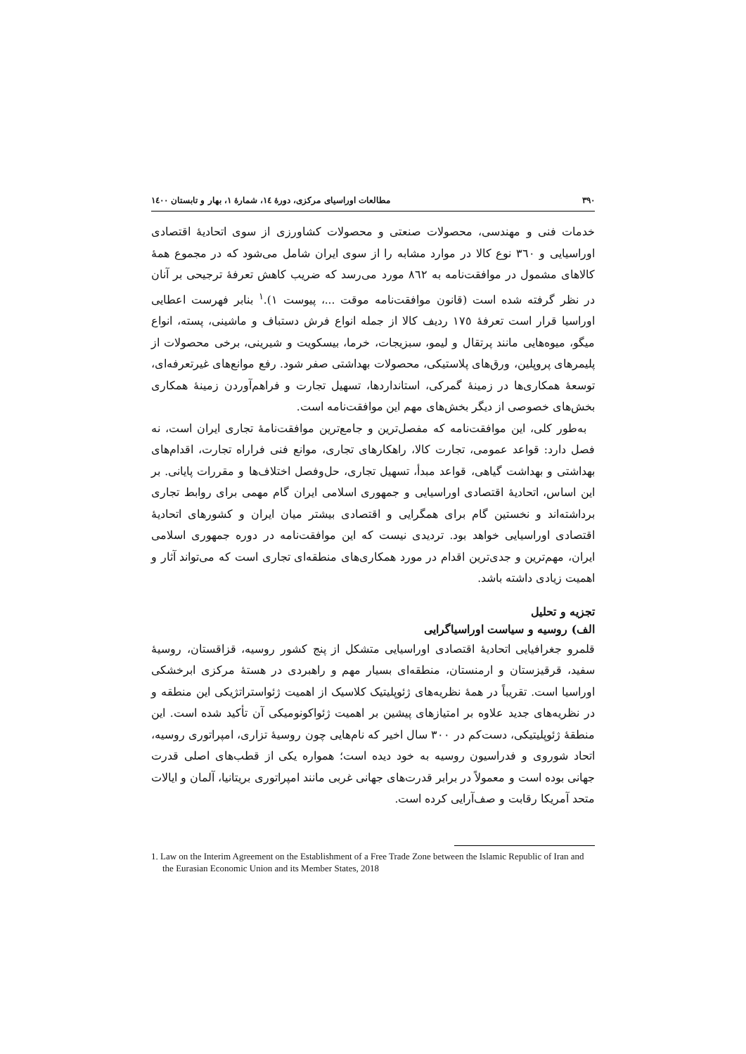٣٩٠ مطالعات اوراسیای مرکزی، دورهٔ ١٤، شمارهٔ ١، بهار و تابستان ١٤٠٠
خدمات فنی و مهندسی، محصولات صنعتی و محصولات کشاورزی از سوی اتحادیهٔ اقتصادی اوراسیایی و ٣٦٠ نوع کالا در موارد مشابه را از سوی ایران شامل می‌شود که در مجموع همهٔ کالاهای مشمول در موافقت‌نامه به ٨٦٢ مورد می‌رسد که ضریب کاهش تعرفهٔ ترجیحی بر آنان در نظر گرفته شده است (قانون موافقت‌نامه موقت ...، پیوست ١).<sup>١</sup> بنابر فهرست اعطایی اوراسیا قرار است تعرفهٔ ١٧٥ ردیف کالا از جمله انواع فرش دستباف و ماشینی، پسته، انواع میگو، میوه‌هایی مانند پرتقال و لیمو، سبزیجات، خرما، بیسکویت و شیرینی، برخی محصولات از پلیمرهای پروپلین، ورق‌های پلاستیکی، محصولات بهداشتی صفر شود. رفع موانع‌های غیرتعرفه‌ای، توسعهٔ همکاری‌ها در زمینهٔ گمرکی، استانداردها، تسهیل تجارت و فراهم‌آوردن زمینهٔ همکاری بخش‌های خصوصی از دیگر بخش‌های مهم این موافقت‌نامه است.
به‌طور کلی، این موافقت‌نامه که مفصل‌ترین و جامع‌ترین موافقت‌نامهٔ تجاری ایران است، نه فصل دارد: قواعد عمومی، تجارت کالا، راهکارهای تجاری، موانع فنی فراراه تجارت، اقدام‌های بهداشتی و بهداشت گیاهی، قواعد مبدأ، تسهیل تجاری، حل‌وفصل اختلاف‌ها و مقررات پایانی. بر این اساس، اتحادیهٔ اقتصادی اوراسیایی و جمهوری اسلامی ایران گام مهمی برای روابط تجاری برداشته‌اند و نخستین گام برای همگرایی و اقتصادی بیشتر میان ایران و کشورهای اتحادیهٔ اقتصادی اوراسیایی خواهد بود. تردیدی نیست که این موافقت‌نامه در دوره جمهوری اسلامی ایران، مهم‌ترین و جدی‌ترین اقدام در مورد همکاری‌های منطقه‌ای تجاری است که می‌تواند آثار و اهمیت زیادی داشته باشد.
تجزیه و تحلیل
الف) روسیه و سیاست اوراسیاگرایی
قلمرو جغرافیایی اتحادیهٔ اقتصادی اوراسیایی متشکل از پنج کشور روسیه، قزاقستان، روسیهٔ سفید، قرقیزستان و ارمنستان، منطقه‌ای بسیار مهم و راهبردی در هستهٔ مرکزی ابرخشکی اوراسیا است. تقریباً در همهٔ نظریه‌های ژئوپلیتیک کلاسیک از اهمیت ژئواستراتژیکی این منطقه و در نظریه‌های جدید علاوه بر امتیازهای پیشین بر اهمیت ژئواکونومیکی آن تأکید شده است. این منطقهٔ ژئوپلیتیکی، دست‌کم در ٣٠٠ سال اخیر که نام‌هایی چون روسیهٔ تزاری، امپراتوری روسیه، اتحاد شوروی و فدراسیون روسیه به خود دیده است؛ همواره یکی از قطب‌های اصلی قدرت جهانی بوده است و معمولاً در برابر قدرت‌های جهانی غربی مانند امپراتوری بریتانیا، آلمان و ایالات متحد آمریکا رقابت و صف‌آرایی کرده است.
1. Law on the Interim Agreement on the Establishment of a Free Trade Zone between the Islamic Republic of Iran and the Eurasian Economic Union and its Member States, 2018